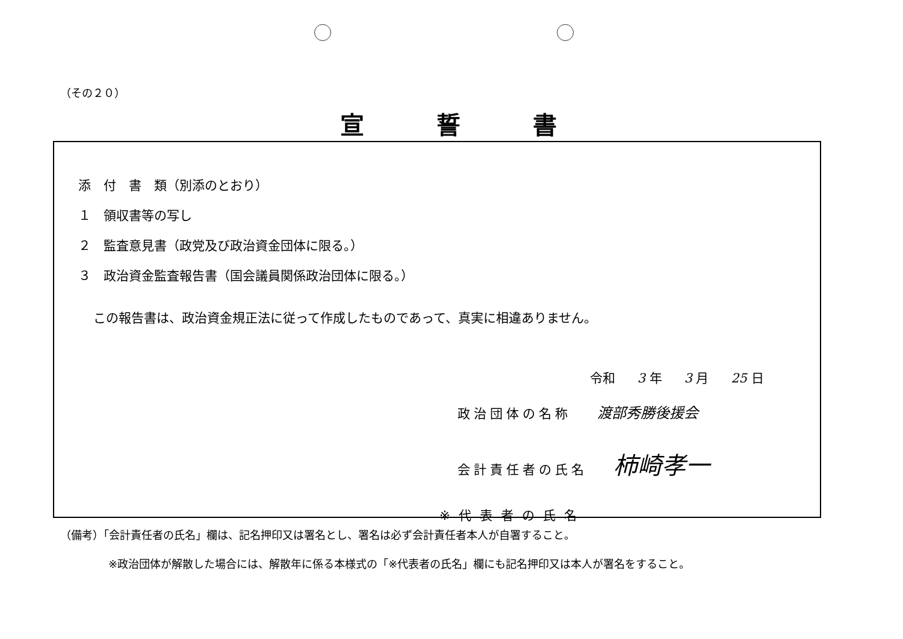（その２０）
宣誓書
添　付　書　類（別添のとおり）
１　領収書等の写し
２　監査意見書（政党及び政治資金団体に限る。）
３　政治資金監査報告書（国会議員関係政治団体に限る。）
この報告書は、政治資金規正法に従って作成したものであって、真実に相違ありません。
令和 3 年 3 月 25 日
政治団体の名称 渡部秀勝後援会
会計責任者の氏名 柿崎孝一
※代表者の氏名
（備考）「会計責任者の氏名」欄は、記名押印又は署名とし、署名は必ず会計責任者本人が自署すること。
※政治団体が解散した場合には、解散年に係る本様式の「※代表者の氏名」欄にも記名押印又は本人が署名をすること。